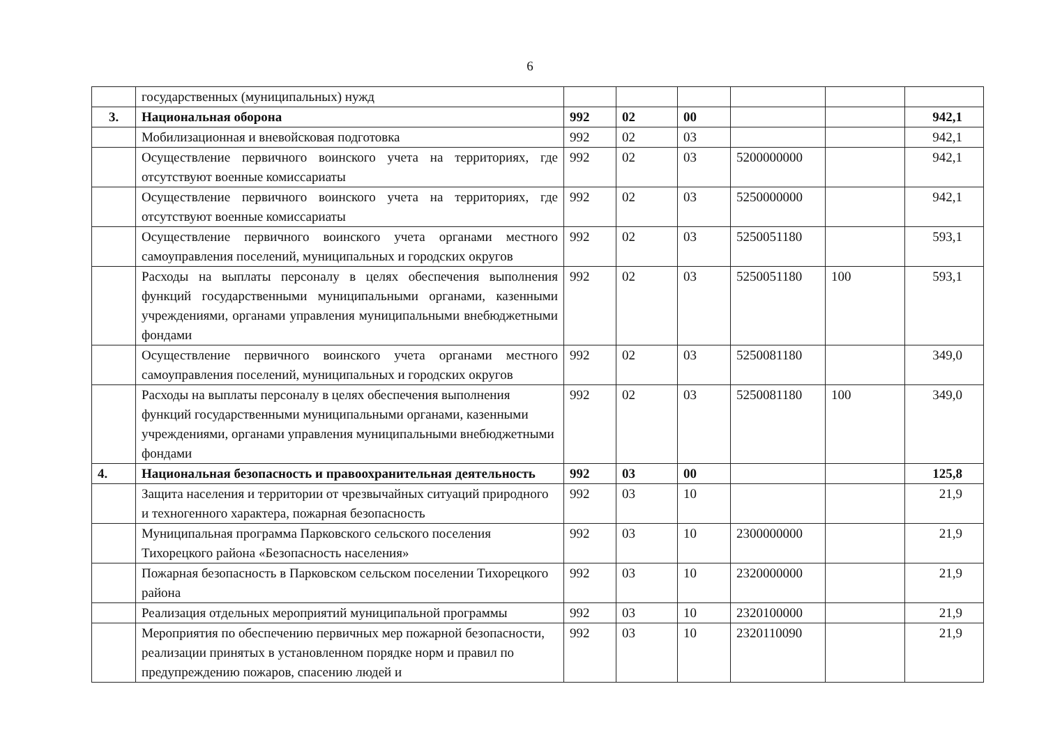6
| | государственных (муниципальных) нужд | | | | | | |
| 3. | Национальная оборона | 992 | 02 | 00 | | | 942,1 |
| | Мобилизационная и вневойсковая подготовка | 992 | 02 | 03 | | | 942,1 |
| | Осуществление первичного воинского учета на территориях, где отсутствуют военные комиссариаты | 992 | 02 | 03 | 5200000000 | | 942,1 |
| | Осуществление первичного воинского учета на территориях, где отсутствуют военные комиссариаты | 992 | 02 | 03 | 5250000000 | | 942,1 |
| | Осуществление первичного воинского учета органами местного самоуправления поселений, муниципальных и городских округов | 992 | 02 | 03 | 5250051180 | | 593,1 |
| | Расходы на выплаты персоналу в целях обеспечения выполнения функций государственными муниципальными органами, казенными учреждениями, органами управления муниципальными внебюджетными фондами | 992 | 02 | 03 | 5250051180 | 100 | 593,1 |
| | Осуществление первичного воинского учета органами местного самоуправления поселений, муниципальных и городских округов | 992 | 02 | 03 | 5250081180 | | 349,0 |
| | Расходы на выплаты персоналу в целях обеспечения выполнения функций государственными муниципальными органами, казенными учреждениями, органами управления муниципальными внебюджетными фондами | 992 | 02 | 03 | 5250081180 | 100 | 349,0 |
| 4. | Национальная безопасность и правоохранительная деятельность | 992 | 03 | 00 | | | 125,8 |
| | Защита населения и территории от чрезвычайных ситуаций природного и техногенного характера, пожарная безопасность | 992 | 03 | 10 | | | 21,9 |
| | Муниципальная программа Парковского сельского поселения Тихорецкого района «Безопасность населения» | 992 | 03 | 10 | 2300000000 | | 21,9 |
| | Пожарная безопасность в Парковском сельском поселении Тихорецкого района | 992 | 03 | 10 | 2320000000 | | 21,9 |
| | Реализация отдельных мероприятий муниципальной программы | 992 | 03 | 10 | 2320100000 | | 21,9 |
| | Мероприятия по обеспечению первичных мер пожарной безопасности, реализации принятых в установленном порядке норм и правил по предупреждению пожаров, спасению людей и | 992 | 03 | 10 | 2320110090 | | 21,9 |